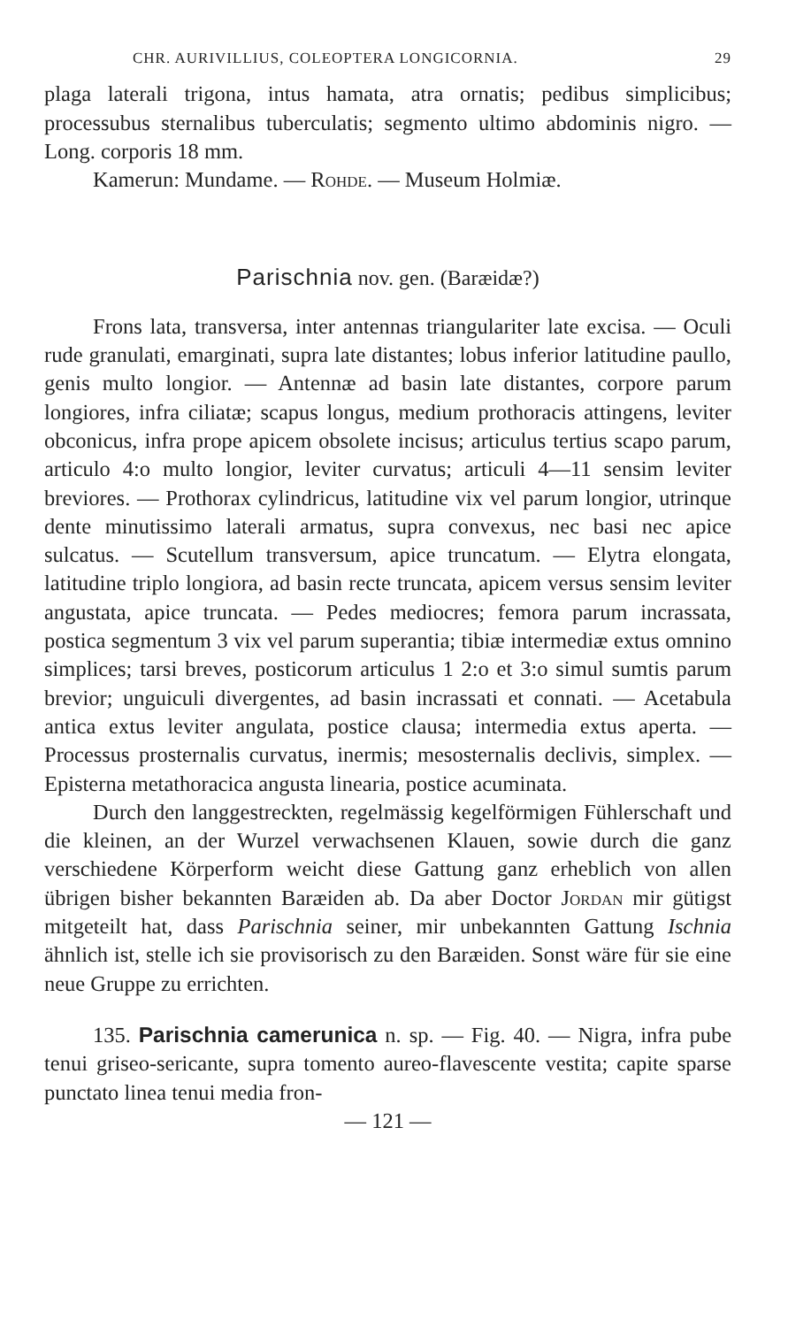CHR. AURIVILLIUS, COLEOPTERA LONGICORNIA. 29
plaga laterali trigona, intus hamata, atra ornatis; pedibus simplicibus; processubus sternalibus tuberculatis; segmento ultimo abdominis nigro. — Long. corporis 18 mm.
Kamerun: Mundame. — Rohde. — Museum Holmiæ.
Parischnia nov. gen. (Baræidæ?)
Frons lata, transversa, inter antennas triangulariter late excisa. — Oculi rude granulati, emarginati, supra late distantes; lobus inferior latitudine paullo, genis multo longior. — Antennæ ad basin late distantes, corpore parum longiores, infra ciliatæ; scapus longus, medium prothoracis attingens, leviter obconicus, infra prope apicem obsolete incisus; articulus tertius scapo parum, articulo 4:o multo longior, leviter curvatus; articuli 4—11 sensim leviter breviores. — Prothorax cylindricus, latitudine vix vel parum longior, utrinque dente minutissimo laterali armatus, supra convexus, nec basi nec apice sulcatus. — Scutellum transversum, apice truncatum. — Elytra elongata, latitudine triplo longiora, ad basin recte truncata, apicem versus sensim leviter angustata, apice truncata. — Pedes mediocres; femora parum incrassata, postica segmentum 3 vix vel parum superantia; tibiæ intermediæ extus omnino simplices; tarsi breves, posticorum articulus 1 2:o et 3:o simul sumtis parum brevior; unguiculi divergentes, ad basin incrassati et connati. — Acetabula antica extus leviter angulata, postice clausa; intermedia extus aperta. — Processus prosternalis curvatus, inermis; mesosternalis declivis, simplex. — Episterna metathoracica angusta linearia, postice acuminata.
Durch den langgestreckten, regelmässig kegelförmigen Fühlerschaft und die kleinen, an der Wurzel verwachsenen Klauen, sowie durch die ganz verschiedene Körperform weicht diese Gattung ganz erheblich von allen übrigen bisher bekannten Baræiden ab. Da aber Doctor Jordan mir gütigst mitgeteilt hat, dass Parischnia seiner, mir unbekannten Gattung Ischnia ähnlich ist, stelle ich sie provisorisch zu den Baræiden. Sonst wäre für sie eine neue Gruppe zu errichten.
135. Parischnia camerunica n. sp. — Fig. 40. — Nigra, infra pube tenui griseo-sericante, supra tomento aureo-flavescente vestita; capite sparse punctato linea tenui media fron-
— 121 —